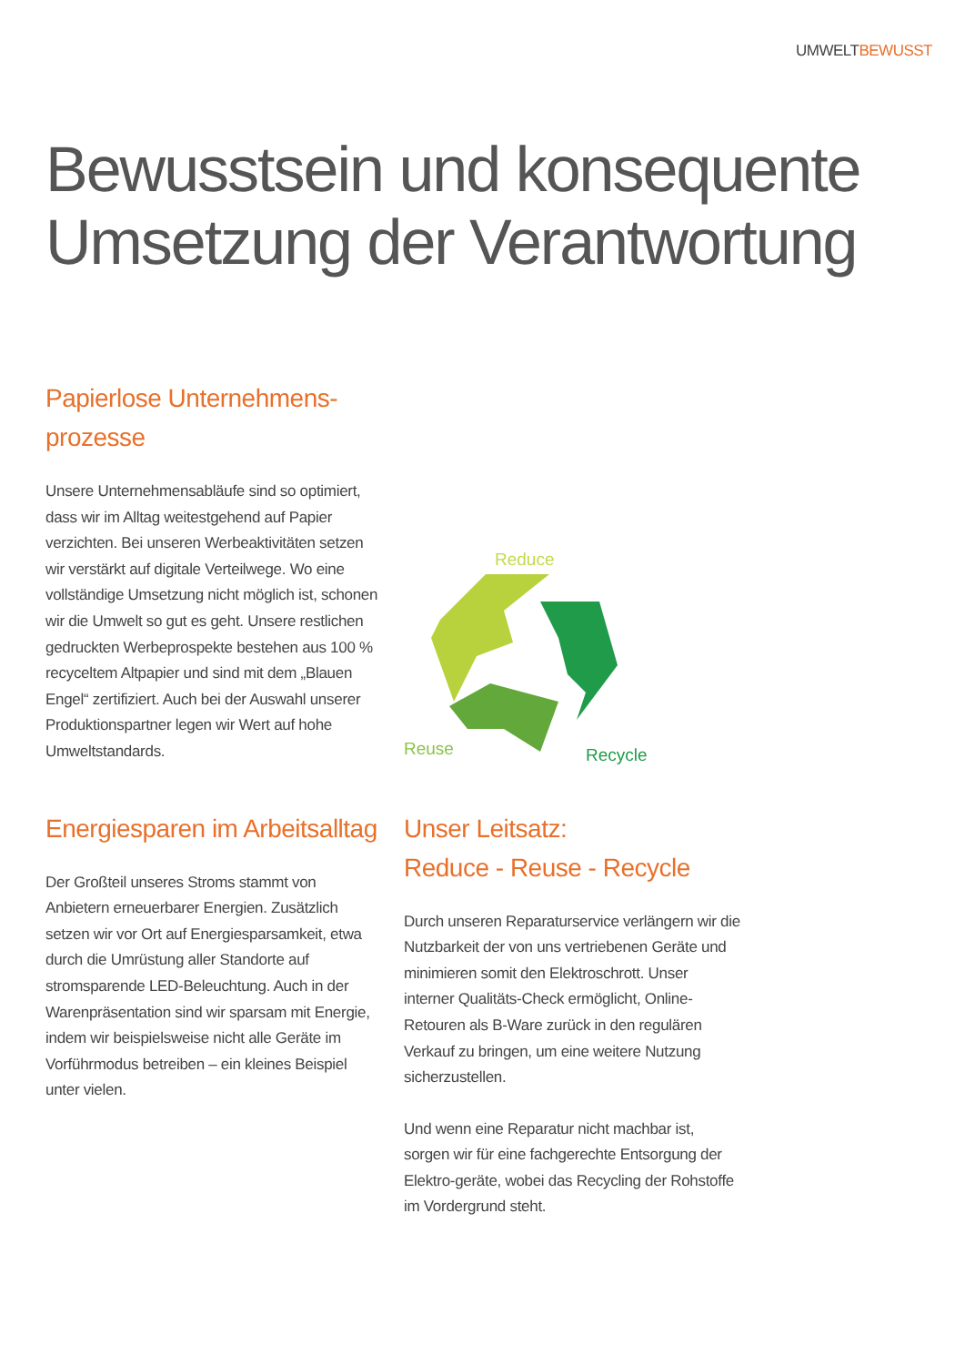UMWELTBEWUSST
Bewusstsein und konsequente
Umsetzung der Verantwortung
Papierlose Unternehmens-
prozesse
Unsere Unternehmensabläufe sind so optimiert, dass wir im Alltag weitestgehend auf Papier verzichten. Bei unseren Werbeaktivitäten setzen wir verstärkt auf digitale Verteilwege. Wo eine vollständige Umsetzung nicht möglich ist, schonen wir die Umwelt so gut es geht. Unsere restlichen gedruckten Werbeprospekte bestehen aus 100 % recyceltem Altpapier und sind mit dem „Blauen Engel“ zertifiziert. Auch bei der Auswahl unserer Produktionspartner legen wir Wert auf hohe Umweltstandards.
Reduce
Reuse
Recycle
Energiesparen im Arbeitsalltag
Der Großteil unseres Stroms stammt von Anbietern erneuerbarer Energien. Zusätzlich setzen wir vor Ort auf Energiesparsamkeit, etwa durch die Umrüstung aller Standorte auf stromsparende LED-Beleuchtung. Auch in der Warenpräsentation sind wir sparsam mit Energie, indem wir beispielsweise nicht alle Geräte im Vorführmodus betreiben – ein kleines Beispiel unter vielen.
Unser Leitsatz:
Reduce - Reuse - Recycle
Durch unseren Reparaturservice verlängern wir die Nutzbarkeit der von uns vertriebenen Geräte und minimieren somit den Elektroschrott. Unser interner Qualitäts-Check ermöglicht, Online-Retouren als B-Ware zurück in den regulären Verkauf zu bringen, um eine weitere Nutzung sicherzustellen.
Und wenn eine Reparatur nicht machbar ist, sorgen wir für eine fachgerechte Entsorgung der Elektro-geräte, wobei das Recycling der Rohstoffe im Vordergrund steht.